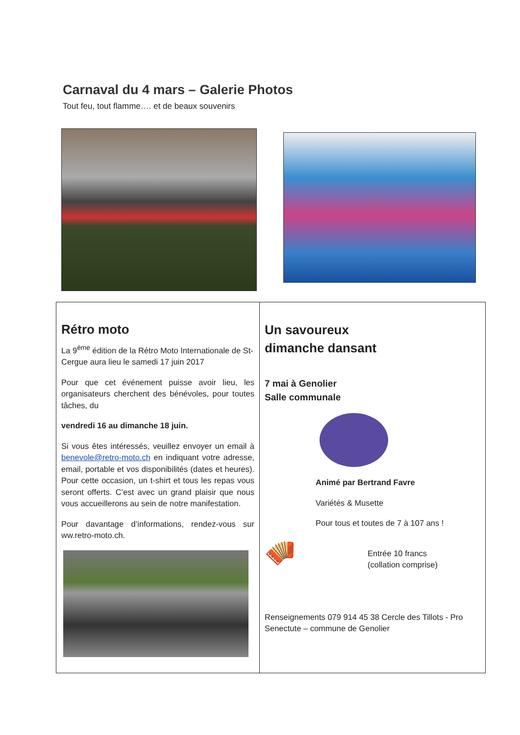Carnaval du 4 mars – Galerie Photos
Tout feu, tout flamme…. et de beaux souvenirs
Rétro moto
La 9<sup>ème</sup> édition de la Rétro Moto Internationale de St-Cergue aura lieu le samedi 17 juin 2017
Pour que cet événement puisse avoir lieu, les organisateurs cherchent des bénévoles, pour toutes tâches, du
vendredi 16 au dimanche 18 juin.
Si vous êtes intéressés, veuillez envoyer un email à benevole@retro-moto.ch en indiquant votre adresse, email, portable et vos disponibilités (dates et heures). Pour cette occasion, un t-shirt et tous les repas vous seront offerts. C’est avec un grand plaisir que nous vous accueillerons au sein de notre manifestation.
Pour davantage d’informations, rendez-vous sur ww.retro-moto.ch.
Un savoureux
dimanche dansant
7 mai à Genolier
Salle communale
Animé par Bertrand Favre
Variétés & Musette
Pour tous et toutes de 7 à 107 ans !
🪗
Entrée 10 francs
(collation comprise)
Renseignements 079 914 45 38 Cercle des Tillots - Pro Senectute – commune de Genolier